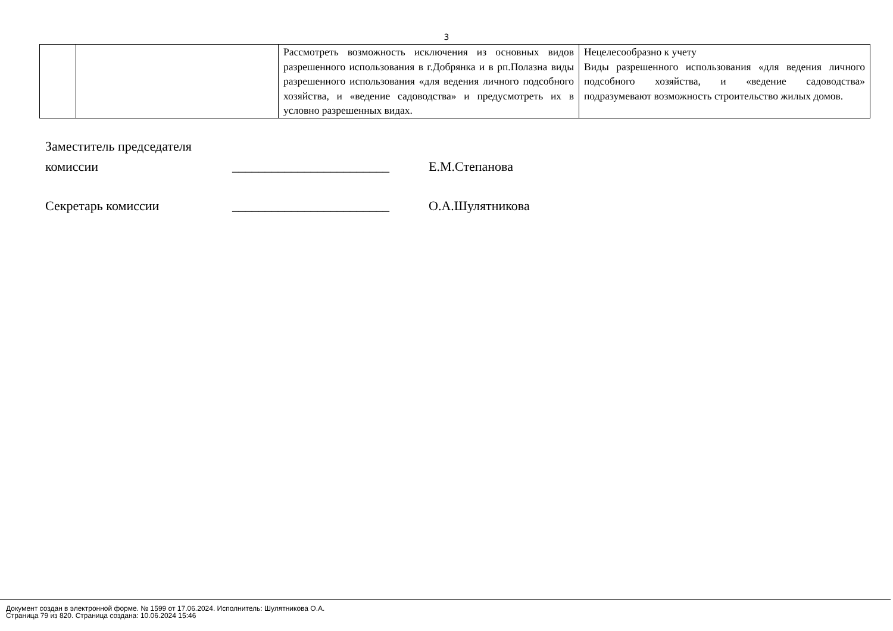3
| | | Рассмотреть возможность исключения из основных видов разрешенного использования в г.Добрянка и в рп.Полазна виды разрешенного использования «для ведения личного подсобного хозяйства, и «ведение садоводства» и предусмотреть их в условно разрешенных видах. | Нецелесообразно к учету Виды разрешенного использования «для ведения личного подсобного хозяйства, и «ведение садоводства» подразумевают возможность строительство жилых домов. |
Заместитель председателя
комиссии ________________________ Е.М.Степанова
Секретарь комиссии ________________________ О.А.Шулятникова
Документ создан в электронной форме. № 1599 от 17.06.2024. Исполнитель: Шулятникова О.А.
Страница 79 из 820. Страница создана: 10.06.2024 15:46